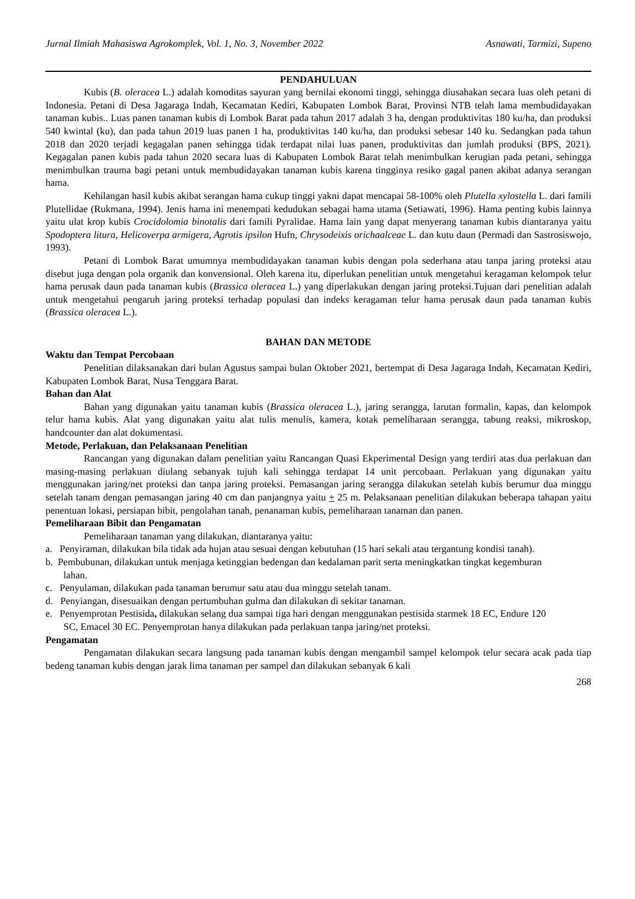Jurnal Ilmiah Mahasiswa Agrokomplek, Vol. 1, No. 3, November 2022 Asnawati, Tarmizi, Supeno
PENDAHULUAN
Kubis (B. oleracea L.) adalah komoditas sayuran yang bernilai ekonomi tinggi, sehingga diusahakan secara luas oleh petani di Indonesia. Petani di Desa Jagaraga Indah, Kecamatan Kediri, Kabupaten Lombok Barat, Provinsi NTB telah lama membudidayakan tanaman kubis.. Luas panen tanaman kubis di Lombok Barat pada tahun 2017 adalah 3 ha, dengan produktivitas 180 ku/ha, dan produksi 540 kwintal (ku), dan pada tahun 2019 luas panen 1 ha, produktivitas 140 ku/ha, dan produksi sebesar 140 ku. Sedangkan pada tahun 2018 dan 2020 terjadi kegagalan panen sehingga tidak terdapat nilai luas panen, produktivitas dan jumlah produksi (BPS, 2021). Kegagalan panen kubis pada tahun 2020 secara luas di Kabupaten Lombok Barat telah menimbulkan kerugian pada petani, sehingga menimbulkan trauma bagi petani untuk membudidayakan tanaman kubis karena tingginya resiko gagal panen akibat adanya serangan hama.
Kehilangan hasil kubis akibat serangan hama cukup tinggi yakni dapat mencapai 58-100% oleh Plutella xylostella L. dari famili Plutellidae (Rukmana, 1994). Jenis hama ini menempati kedudukan sebagai hama utama (Setiawati, 1996). Hama penting kubis lainnya yaitu ulat krop kubis Crocidolomia binotalis dari famili Pyralidae. Hama lain yang dapat menyerang tanaman kubis diantaranya yaitu Spodoptera litura, Helicoverpa armigera, Agrotis ipsilon Hufn, Chrysodeixis orichaalceae L. dan kutu daun (Permadi dan Sastrosiswojo, 1993).
Petani di Lombok Barat umumnya membudidayakan tanaman kubis dengan pola sederhana atau tanpa jaring proteksi atau disebut juga dengan pola organik dan konvensional. Oleh karena itu, diperlukan penelitian untuk mengetahui keragaman kelompok telur hama perusak daun pada tanaman kubis (Brassica oleracea L.) yang diperlakukan dengan jaring proteksi.Tujuan dari penelitian adalah untuk mengetahui pengaruh jaring proteksi terhadap populasi dan indeks keragaman telur hama perusak daun pada tanaman kubis (Brassica oleracea L.).
BAHAN DAN METODE
Waktu dan Tempat Percobaan
Penelitian dilaksanakan dari bulan Agustus sampai bulan Oktober 2021, bertempat di Desa Jagaraga Indah, Kecamatan Kediri, Kabupaten Lombok Barat, Nusa Tenggara Barat.
Bahan dan Alat
Bahan yang digunakan yaitu tanaman kubis (Brassica oleracea L.), jaring serangga, larutan formalin, kapas, dan kelompok telur hama kubis. Alat yang digunakan yaitu alat tulis menulis, kamera, kotak pemeliharaan serangga, tabung reaksi, mikroskop, handcounter dan alat dokumentasi.
Metode, Perlakuan, dan Pelaksanaan Penelitian
Rancangan yang digunakan dalam penelitian yaitu Rancangan Quasi Ekperimental Design yang terdiri atas dua perlakuan dan masing-masing perlakuan diulang sebanyak tujuh kali sehingga terdapat 14 unit percobaan. Perlakuan yang digunakan yaitu menggunakan jaring/net proteksi dan tanpa jaring proteksi. Pemasangan jaring serangga dilakukan setelah kubis berumur dua minggu setelah tanam dengan pemasangan jaring 40 cm dan panjangnya yaitu + 25 m. Pelaksanaan penelitian dilakukan beberapa tahapan yaitu penentuan lokasi, persiapan bibit, pengolahan tanah, penanaman kubis, pemeliharaan tanaman dan panen.
Pemeliharaan Bibit dan Pengamatan
Pemeliharaan tanaman yang dilakukan, diantaranya yaitu:
a. Penyiraman, dilakukan bila tidak ada hujan atau sesuai dengan kebutuhan (15 hari sekali atau tergantung kondisi tanah).
b. Pembubunan, dilakukan untuk menjaga ketinggian bedengan dan kedalaman parit serta meningkatkan tingkat kegemburan lahan.
c. Penyulaman, dilakukan pada tanaman berumur satu atau dua minggu setelah tanam.
d. Penyiangan, disesuaikan dengan pertumbuhan gulma dan dilakukan di sekitar tanaman.
e. Penyemprotan Pestisida, dilakukan selang dua sampai tiga hari dengan menggunakan pestisida starmek 18 EC, Endure 120 SC, Emacel 30 EC. Penyemprotan hanya dilakukan pada perlakuan tanpa jaring/net proteksi.
Pengamatan
Pengamatan dilakukan secara langsung pada tanaman kubis dengan mengambil sampel kelompok telur secara acak pada tiap bedeng tanaman kubis dengan jarak lima tanaman per sampel dan dilakukan sebanyak 6 kali
268